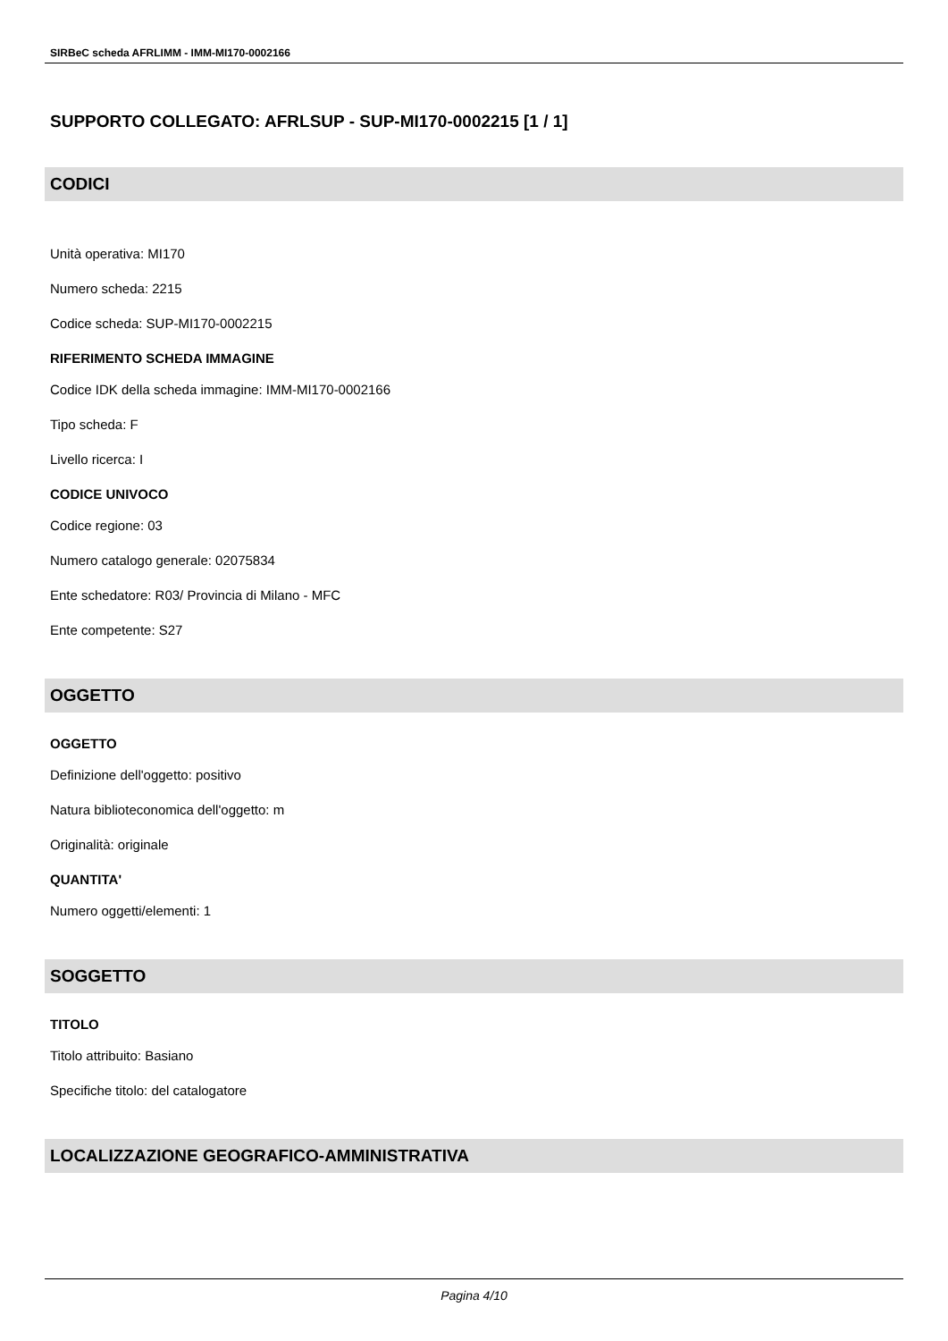SIRBeC scheda AFRLIMM - IMM-MI170-0002166
SUPPORTO COLLEGATO: AFRLSUP - SUP-MI170-0002215 [1 / 1]
CODICI
Unità operativa: MI170
Numero scheda: 2215
Codice scheda: SUP-MI170-0002215
RIFERIMENTO SCHEDA IMMAGINE
Codice IDK della scheda immagine: IMM-MI170-0002166
Tipo scheda: F
Livello ricerca: I
CODICE UNIVOCO
Codice regione: 03
Numero catalogo generale: 02075834
Ente schedatore: R03/ Provincia di Milano - MFC
Ente competente: S27
OGGETTO
OGGETTO
Definizione dell'oggetto: positivo
Natura biblioteconomica dell'oggetto: m
Originalità: originale
QUANTITA'
Numero oggetti/elementi: 1
SOGGETTO
TITOLO
Titolo attribuito: Basiano
Specifiche titolo: del catalogatore
LOCALIZZAZIONE GEOGRAFICO-AMMINISTRATIVA
Pagina 4/10